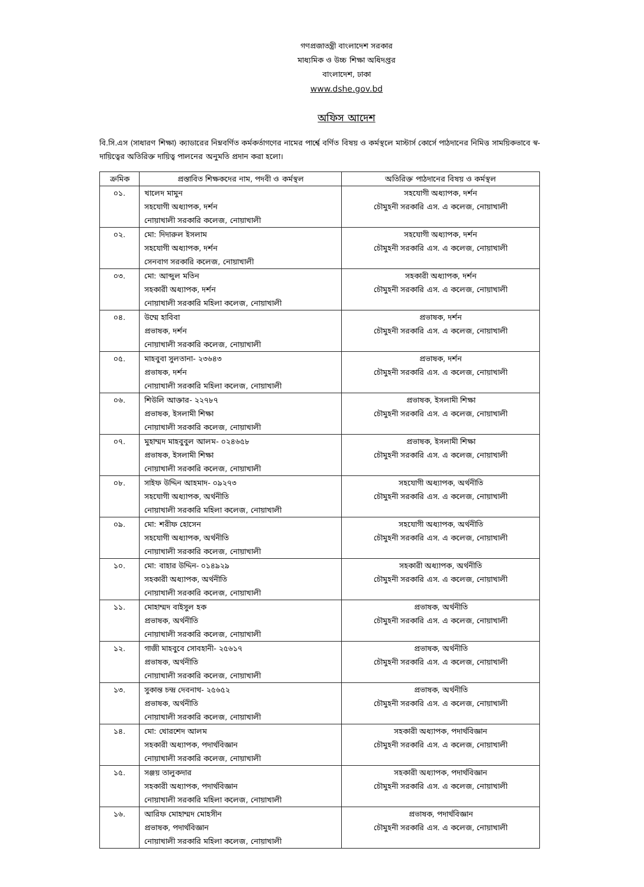গণপ্রজাতন্ত্রী বাংলাদেশ সরকার
মাধ্যমিক ও উচ্চ শিক্ষা অধিদপ্তর
বাংলাদেশ, ঢাকা
www.dshe.gov.bd
অফিস আদেশ
বি.সি.এস (সাধারণ শিক্ষা) ক্যাডারের নিম্নবর্ণিত কর্মকর্তাগণের নামের পার্শ্বে বর্ণিত বিষয় ও কর্মস্থলে মাস্টার্স কোর্সে পাঠদানের নিমিত্ত সাময়িকভাবে স্ব-দায়িত্বের অতিরিক্ত দায়িত্ব পালনের অনুমতি প্রদান করা হলো।
| ক্রমিক | প্রস্তাবিত শিক্ষকদের নাম, পদবী ও কর্মস্থল | অতিরিক্ত পাঠদানের বিষয় ও কর্মস্থল |
| --- | --- | --- |
| ০১. | খালেদ মামুন সহযোগী অধ্যাপক, দর্শন নোয়াখালী সরকারি কলেজ, নোয়াখালী | সহযোগী অধ্যাপক, দর্শন চৌমুহনী সরকারি এস. এ কলেজ, নোয়াখালী |
| ০২. | মো: দিদারুল ইসলাম সহযোগী অধ্যাপক, দর্শন সেনবাগ সরকারি কলেজ, নোয়াখালী | সহযোগী অধ্যাপক, দর্শন চৌমুহনী সরকারি এস. এ কলেজ, নোয়াখালী |
| ০৩. | মো: আব্দুল মতিন সহকারী অধ্যাপক, দর্শন নোয়াখালী সরকারি মহিলা কলেজ, নোয়াখালী | সহকারী অধ্যাপক, দর্শন চৌমুহনী সরকারি এস. এ কলেজ, নোয়াখালী |
| ০৪. | উম্মে হাবিবা প্রভাষক, দর্শন নোয়াখালী সরকারি কলেজ, নোয়াখালী | প্রভাষক, দর্শন চৌমুহনী সরকারি এস. এ কলেজ, নোয়াখালী |
| ০৫. | মাহবুবা সুলতানা- ২৩৬৪৩ প্রভাষক, দর্শন নোয়াখালী সরকারি মহিলা কলেজ, নোয়াখালী | প্রভাষক, দর্শন চৌমুহনী সরকারি এস. এ কলেজ, নোয়াখালী |
| ০৬. | শিউলি আক্তার- ২২৭৮৭ প্রভাষক, ইসলামী শিক্ষা নোয়াখালী সরকারি কলেজ, নোয়াখালী | প্রভাষক, ইসলামী শিক্ষা চৌমুহনী সরকারি এস. এ কলেজ, নোয়াখালী |
| ০৭. | মুহাম্মদ মাহবুবুল আলম- ০২৪৬৫৮ প্রভাষক, ইসলামী শিক্ষা নোয়াখালী সরকারি কলেজ, নোয়াখালী | প্রভাষক, ইসলামী শিক্ষা চৌমুহনী সরকারি এস. এ কলেজ, নোয়াখালী |
| ০৮. | সাইফ উদ্দিন আহমাদ- ০৯২৭৩ সহযোগী অধ্যাপক, অর্থনীতি নোয়াখালী সরকারি মহিলা কলেজ, নোয়াখালী | সহযোগী অধ্যাপক, অর্থনীতি চৌমুহনী সরকারি এস. এ কলেজ, নোয়াখালী |
| ০৯. | মো: শরীফ হোসেন সহযোগী অধ্যাপক, অর্থনীতি নোয়াখালী সরকারি কলেজ, নোয়াখালী | সহযোগী অধ্যাপক, অর্থনীতি চৌমুহনী সরকারি এস. এ কলেজ, নোয়াখালী |
| ১০. | মো: বাহার উদ্দিন- ০১৪৯২৯ সহকারী অধ্যাপক, অর্থনীতি নোয়াখালী সরকারি কলেজ, নোয়াখালী | সহকারী অধ্যাপক, অর্থনীতি চৌমুহনী সরকারি এস. এ কলেজ, নোয়াখালী |
| ১১. | মোহাম্মদ বাইসুল হক প্রভাষক, অর্থনীতি নোয়াখালী সরকারি কলেজ, নোয়াখালী | প্রভাষক, অর্থনীতি চৌমুহনী সরকারি এস. এ কলেজ, নোয়াখালী |
| ১২. | গাজী মাহবুবে সোবহানী- ২৫৬১৭ প্রভাষক, অর্থনীতি নোয়াখালী সরকারি কলেজ, নোয়াখালী | প্রভাষক, অর্থনীতি চৌমুহনী সরকারি এস. এ কলেজ, নোয়াখালী |
| ১৩. | সুকান্ত চন্দ্র দেবনাথ- ২৫৬৫২ প্রভাষক, অর্থনীতি নোয়াখালী সরকারি কলেজ, নোয়াখালী | প্রভাষক, অর্থনীতি চৌমুহনী সরকারি এস. এ কলেজ, নোয়াখালী |
| ১৪. | মো: খোরশেদ আলম সহকারী অধ্যাপক, পদার্থবিজ্ঞান নোয়াখালী সরকারি কলেজ, নোয়াখালী | সহকারী অধ্যাপক, পদার্থবিজ্ঞান চৌমুহনী সরকারি এস. এ কলেজ, নোয়াখালী |
| ১৫. | সঞ্জয় তালুকদার সহকারী অধ্যাপক, পদার্থবিজ্ঞান নোয়াখালী সরকারি মহিলা কলেজ, নোয়াখালী | সহকারী অধ্যাপক, পদার্থবিজ্ঞান চৌমুহনী সরকারি এস. এ কলেজ, নোয়াখালী |
| ১৬. | আরিফ মোহাম্মদ মোহসীন প্রভাষক, পদার্থবিজ্ঞান নোয়াখালী সরকারি মহিলা কলেজ, নোয়াখালী | প্রভাষক, পদার্থবিজ্ঞান চৌমুহনী সরকারি এস. এ কলেজ, নোয়াখালী |